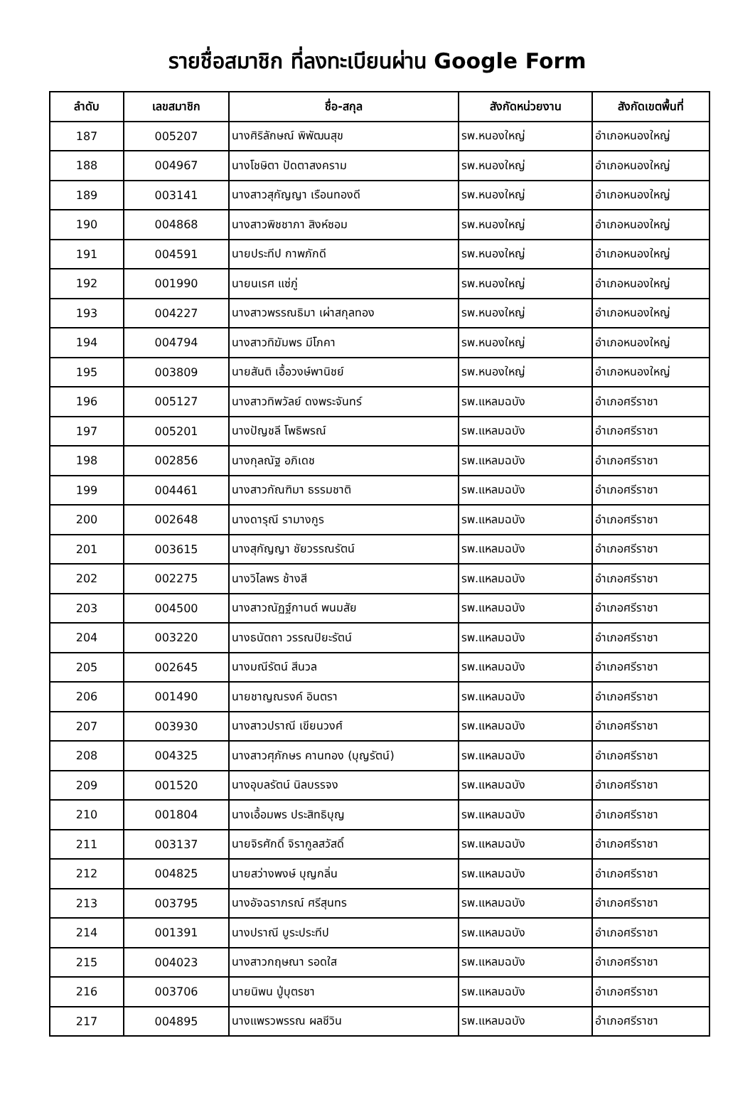รายชื่อสมาชิก ที่ลงทะเบียนผ่าน Google Form
| ลำดับ | เลขสมาชิก | ชื่อ-สกุล | สังกัดหน่วยงาน | สังกัดเขตพื้นที่ |
| --- | --- | --- | --- | --- |
| 187 | 005207 | นางศิริลักษณ์ พิพัฒนสุข | รพ.หนองใหญ่ | อำเภอหนองใหญ่ |
| 188 | 004967 | นางโชษิตา ปัดตาสงคราม | รพ.หนองใหญ่ | อำเภอหนองใหญ่ |
| 189 | 003141 | นางสาวสุกัญญา เรือนทองดี | รพ.หนองใหญ่ | อำเภอหนองใหญ่ |
| 190 | 004868 | นางสาวพิชชาภา สิงห์ซอม | รพ.หนองใหญ่ | อำเภอหนองใหญ่ |
| 191 | 004591 | นายประทีป กาพภักดี | รพ.หนองใหญ่ | อำเภอหนองใหญ่ |
| 192 | 001990 | นายนเรศ แซ่ภู่ | รพ.หนองใหญ่ | อำเภอหนองใหญ่ |
| 193 | 004227 | นางสาวพรรณธิมา เผ่าสกุลทอง | รพ.หนองใหญ่ | อำเภอหนองใหญ่ |
| 194 | 004794 | นางสาวทิฆัมพร มีโภคา | รพ.หนองใหญ่ | อำเภอหนองใหญ่ |
| 195 | 003809 | นายสันติ เอื้อวงษ์พานิชย์ | รพ.หนองใหญ่ | อำเภอหนองใหญ่ |
| 196 | 005127 | นางสาวทิพวัลย์ ดงพระจันทร์ | รพ.แหลมฉบัง | อำเภอศรีราชา |
| 197 | 005201 | นางปัญชลี โพธิพรณ์ | รพ.แหลมฉบัง | อำเภอศรีราชา |
| 198 | 002856 | นางกุลณัฐ อภิเดช | รพ.แหลมฉบัง | อำเภอศรีราชา |
| 199 | 004461 | นางสาวกัณฑิมา ธรรมชาติ | รพ.แหลมฉบัง | อำเภอศรีราชา |
| 200 | 002648 | นางดารุณี รามางกูร | รพ.แหลมฉบัง | อำเภอศรีราชา |
| 201 | 003615 | นางสุกัญญา ชัยวรรณรัตน์ | รพ.แหลมฉบัง | อำเภอศรีราชา |
| 202 | 002275 | นางวิไลพร ช้างสี | รพ.แหลมฉบัง | อำเภอศรีราชา |
| 203 | 004500 | นางสาวณัฏฐ์กานต์ พนมสัย | รพ.แหลมฉบัง | อำเภอศรีราชา |
| 204 | 003220 | นางธนัตถา วรรณปิยะรัตน์ | รพ.แหลมฉบัง | อำเภอศรีราชา |
| 205 | 002645 | นางมณีรัตน์ สีนวล | รพ.แหลมฉบัง | อำเภอศรีราชา |
| 206 | 001490 | นายชาญณรงค์ อินตรา | รพ.แหลมฉบัง | อำเภอศรีราชา |
| 207 | 003930 | นางสาวปราณี เขียนวงศ์ | รพ.แหลมฉบัง | อำเภอศรีราชา |
| 208 | 004325 | นางสาวศุภักษร คานทอง (บุญรัตน์) | รพ.แหลมฉบัง | อำเภอศรีราชา |
| 209 | 001520 | นางอุบลรัตน์ นิลบรรจง | รพ.แหลมฉบัง | อำเภอศรีราชา |
| 210 | 001804 | นางเอื้อมพร ประสิทธิบุญ | รพ.แหลมฉบัง | อำเภอศรีราชา |
| 211 | 003137 | นายจิรศักดิ์ จิรากูลสวัสดิ์ | รพ.แหลมฉบัง | อำเภอศรีราชา |
| 212 | 004825 | นายสว่างพงษ์ บุญกลิ่น | รพ.แหลมฉบัง | อำเภอศรีราชา |
| 213 | 003795 | นางอัจฉราภรณ์ ศรีสุนทร | รพ.แหลมฉบัง | อำเภอศรีราชา |
| 214 | 001391 | นางปราณี บูระประทีป | รพ.แหลมฉบัง | อำเภอศรีราชา |
| 215 | 004023 | นางสาวกฤษณา รอดใส | รพ.แหลมฉบัง | อำเภอศรีราชา |
| 216 | 003706 | นายนิพน ปู่บุตรชา | รพ.แหลมฉบัง | อำเภอศรีราชา |
| 217 | 004895 | นางแพรวพรรณ ผลชีวิน | รพ.แหลมฉบัง | อำเภอศรีราชา |